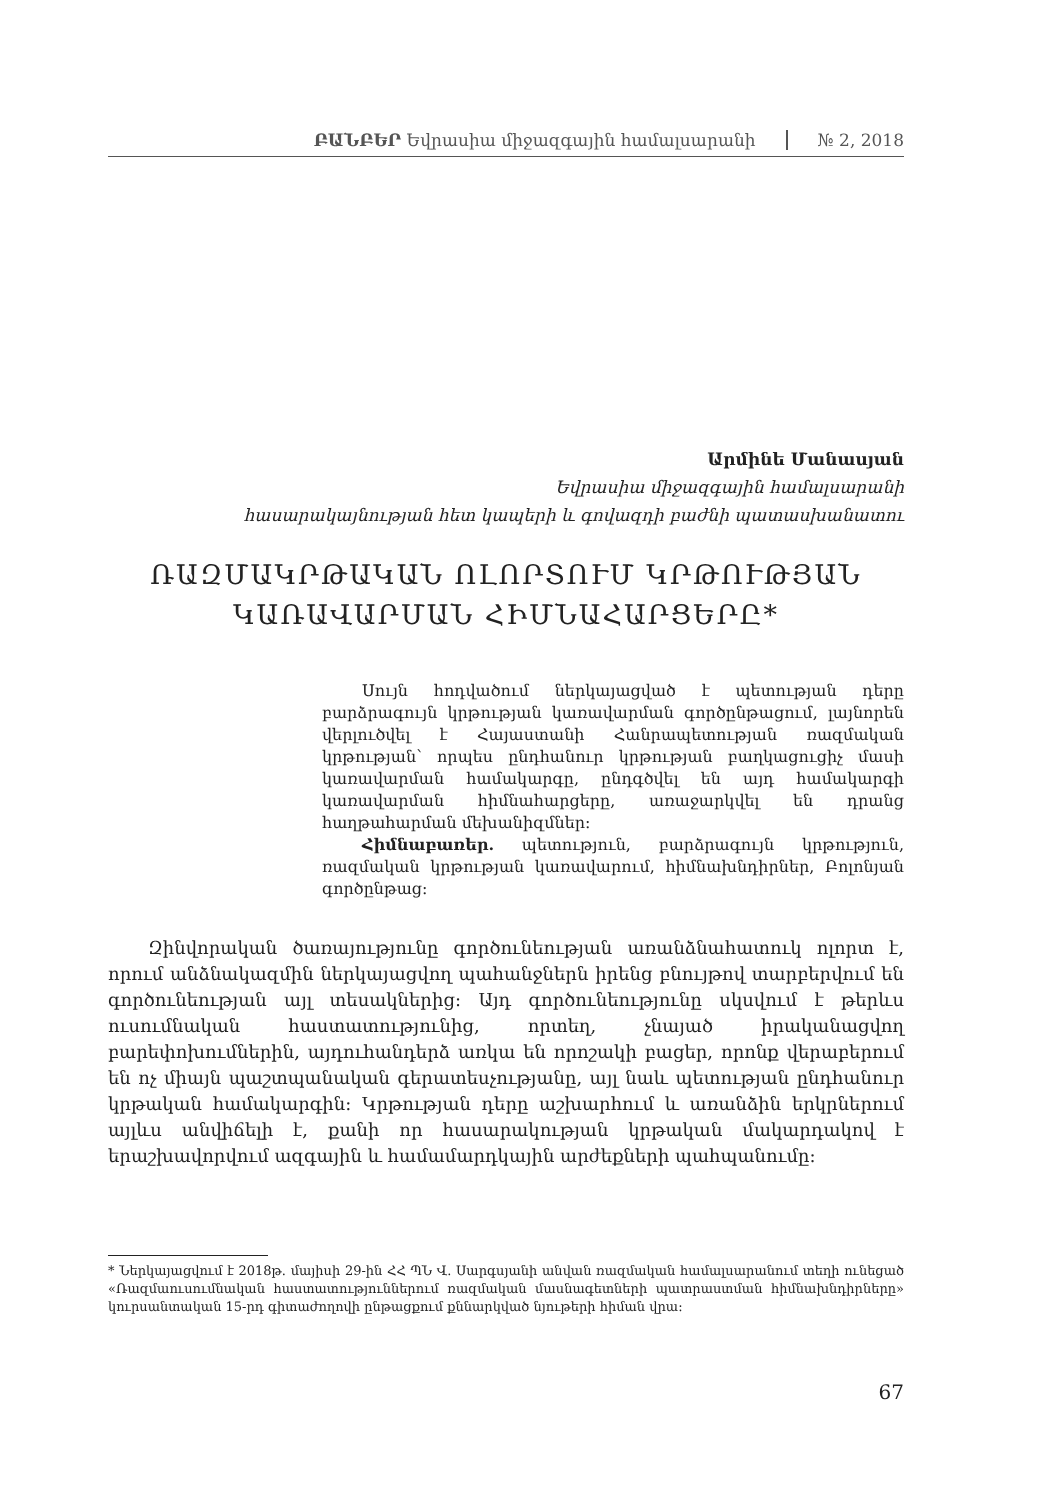ԲԱՆԲԵՐ Եվրասիա միջազգային համալսարանի № 2, 2018
Արմինե Մանասյան
Եվրասիա միջազգային համալսարանի
հասարակայնության հետ կապերի և գովազդի բաժնի պատասխանատու
ՌԱԶՄԱԿՐԹԱԿԱՆ ՈԼՈՐՏՈՒՄ ԿՐԹՈՒԹՅԱՆ ԿԱՌԱՎԱՐՄԱՆ ՀԻՄՆԱՀԱՐՑԵՐԸ*
Սույն հոդվածում ներկայացված է պետության դերը բարձրագույն կրթության կառավարման գործընթացում, լայնորեն վերլուծվել է Հայաստանի Հանրապետության ռազմական կրթության՝ որպես ընդհանուր կրթության բաղկացուցիչ մասի կառավարման համակարգը, ընդգծվել են այդ համակարգի կառավարման հիմնահարցերը, առաջարկվել են դրանց հաղթահարման մեխանիզմներ:
Հիմնաբառեր. պետություն, բարձրագույն կրթություն, ռազմական կրթության կառավարում, հիմնախնդիրներ, Բոլոնյան գործընթաց:
Զինվորական ծառայությունը գործունեության առանձնահատուկ ոլորտ է, որում անձնակազմին ներկայացվող պահանջներն իրենց բնույթով տարբերվում են գործունեության այլ տեսակներից: Այդ գործունեությունը սկսվում է թերևս ուսումնական հաստատությունից, որտեղ, չնայած իրականացվող բարեփոխումներին, այդուհանդերձ առկա են որոշակի բացեր, որոնք վերաբերում են ոչ միայն պաշտպանական գերատեսչությանը, այլ նաև պետության ընդհանուր կրթական համակարգին: Կրթության դերը աշխարհում և առանձին երկրներում այլևս անվիճելի է, քանի որ հասարակության կրթական մակարդակով է երաշխավորվում ազգային և համամարդկային արժեքների պահպանումը:
* Ներկայացվում է 2018թ. մայիսի 29-ին ՀՀ ՊՆ Վ. Սարգսյանի անվան ռազմական համալսարանում տեղի ունեցած «Ռազմաուսումնական հաստատություններում ռազմական մասնագետների պատրաստման հիմնախնդիրները» կուրսանտական 15-րդ գիտաժողովի ընթացքում քննարկված նյութերի հիման վրա:
67